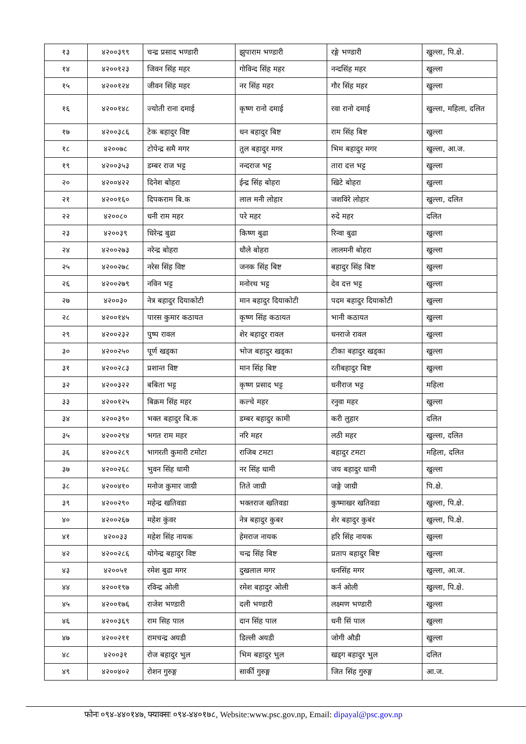| १३ | ४२००३९९ | चन्द्र प्रसाद भण्डारी | झुपाराम भण्डारी | रङ्गे भण्डारी | खुल्ला, पि.क्षे. |
| १४ | ४२००१२३ | जिवन सिंह महर | गोविन्द सिंह महर | नन्दसिंह महर | खुल्ला |
| १५ | ४२००१२४ | जीवन सिंह महर | नर सिंह महर | गौर सिंह महर | खुल्ला |
| १६ | ४२००१४८ | ज्योती राना दमाई | कृष्ण रानो दमाई | रवा रानो दमाई | खुल्ला, महिला, दलित |
| १७ | ४२००३८६ | टेक बहादुर विष्ट | धन बहादुर बिष्ट | राम सिंह बिष्ट | खुल्ला |
| १८ | ४२००७८ | टोपेन्द्र समै मगर | तुल बहादुर मगर | भिम बहादुर मगर | खुल्ला, आ.ज. |
| १९ | ४२००३५३ | डम्बर राज भट्ट | नन्दराज भट्ट | तारा दत्त भट्ट | खुल्ला |
| २० | ४२००४२२ | दिनेश बोहरा | ईन्द्र सिंह बोहरा | खिटे बोहरा | खुल्ला |
| २१ | ४२००१६० | दिपकराम बि.क | लाल मनी लोहार | जशविरे लोहार | खुल्ला, दलित |
| २२ | ४२००८० | धनी राम महर | परे महर | रुदे महर | दलित |
| २३ | ४२००३९ | धिरेन्द्र बुढा | किष्ण बुढा | रिन्वा बुढा | खुल्ला |
| २४ | ४२००२७३ | नरेन्द्र बोहरा | धौले बोहरा | लालमनी बोहरा | खुल्ला |
| २५ | ४२००२७८ | नरेस सिंह विष्ट | जनक सिंह बिष्ट | बहादुर सिंह बिष्ट | खुल्ला |
| २६ | ४२००२७९ | नविन भट्ट | मनोरथ भट्ट | देव दत्त भट्ट | खुल्ला |
| २७ | ४२००३० | नेत्र बहादुर दियाकोटी | मान बहादुर दियाकोटी | पदम बहादुर दियाकोटी | खुल्ला |
| २८ | ४२००१४५ | पारस कुमार कठायत | कृष्ण सिंह कठायत | भानी कठायत | खुल्ला |
| २९ | ४२००२३२ | पुष्प रावल | शेर बहादुर रावल | धनराजे रावल | खुल्ला |
| ३० | ४२००२५० | पूर्ण खड्का | भोज बहादुर खड्का | टीका बहादुर खड्का | खुल्ला |
| ३१ | ४२००२८३ | प्रशान्त विष्ट | मान सिंह बिष्ट | रतीबहादुर बिष्ट | खुल्ला |
| ३२ | ४२००३२२ | बबिता भट्ट | कृष्ण प्रसाद भट्ट | धनीराज भट्ट | महिला |
| ३३ | ४२००१२५ | बिक्रम सिंह महर | कल्चे महर | रनुवा महर | खुल्ला |
| ३४ | ४२००३९० | भक्त बहादुर बि.क | डम्बर बहादुर कामी | करी लुहार | दलित |
| ३५ | ४२००२९४ | भगत राम महर | नरि महर | लठी महर | खुल्ला, दलित |
| ३६ | ४२००२८९ | भागरती कुमारी टमोटा | राजिब टमटा | बहादुर टमटा | महिला, दलित |
| ३७ | ४२००२६८ | भुवन सिंह धामी | नर सिंह धामी | जय बहादुर धामी | खुल्ला |
| ३८ | ४२००४१० | मनोज कुमार जाग्री | तिते जाग्री | जङ्गे जाग्री | पि.क्षे. |
| ३९ | ४२००२९० | महेन्द्र खतिवडा | भक्तराज खतिवडा | कुष्माखर खतिवडा | खुल्ला, पि.क्षे. |
| ४० | ४२००२६७ | महेश कुंवर | नेत्र बहादुर कुबर | शेर बहादुर कुबंर | खुल्ला, पि.क्षे. |
| ४१ | ४२००३३ | महेश सिंह नायक | हेमराज नायक | हरि सिंह नायक | खुल्ला |
| ४२ | ४२००२८६ | योगेन्द्र बहादुर विष्ट | चन्द्र सिंह बिष्ट | प्रताप बहादुर बिष्ट | खुल्ला |
| ४३ | ४२००५१ | रमेश बुढा मगर | दुखलाल मगर | धनसिंह मगर | खुल्ला, आ.ज. |
| ४४ | ४२००१९७ | रविन्द्र ओली | रमेश बहादुर ओली | कर्न ओली | खुल्ला, पि.क्षे. |
| ४५ | ४२००१७६ | राजेश भण्डारी | दली भण्डारी | लक्ष्मण भण्डारी | खुल्ला |
| ४६ | ४२००३६९ | राम सिह पाल | दान सिंह पाल | धनी सिं पाल | खुल्ला |
| ४७ | ४२००२११ | रामचन्द्र अयडी | डिल्ली अयडी | जोगी औडी | खुल्ला |
| ४८ | ४२००३१ | रोज बहादुर भुल | भिम बहादुर भुल | खड्ग बहादुर भुल | दलित |
| ४९ | ४२००४०२ | रोशन गुरुङ्ग | सार्की गुरुङ्ग | जित सिंह गुरुङ्ग | आ.ज. |
फोनः ०९४-४४०१४७, फ्याक्सः ०९४-४४०१७८, Website:www.psc.gov.np, Email: dipayal@psc.gov.np